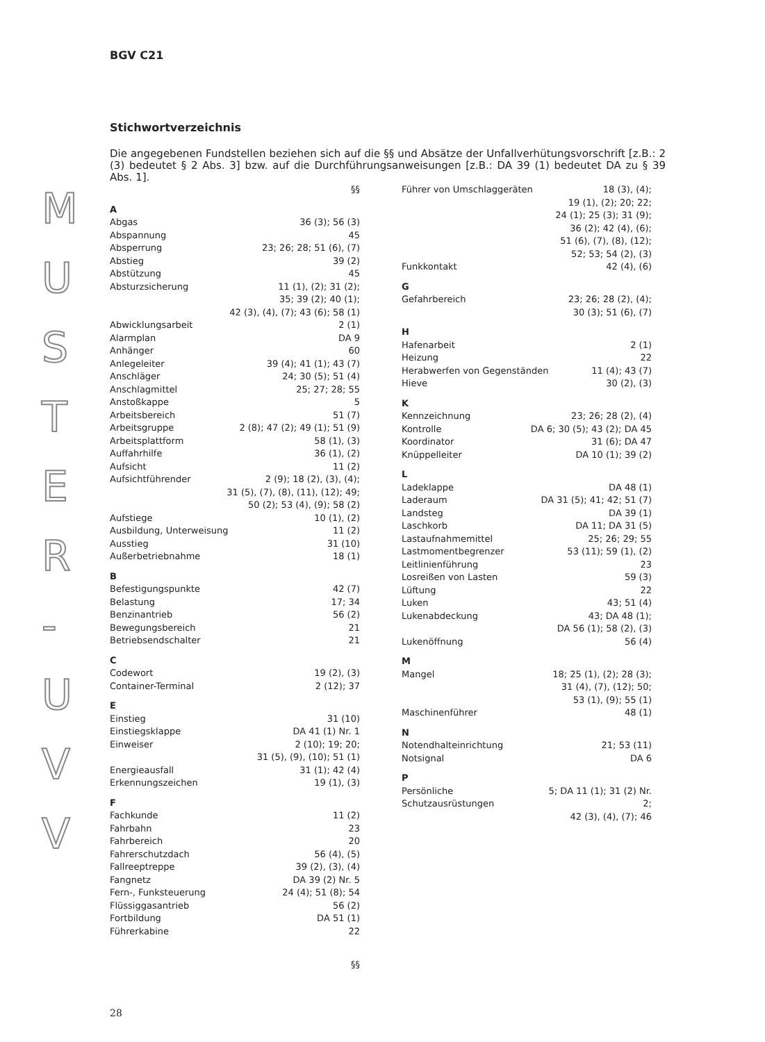M U S T E R - U V V
BGV C21
Stichwortverzeichnis
Die angegebenen Fundstellen beziehen sich auf die §§ und Absätze der Unfallverhütungsvorschrift [z.B.: 2 (3) bedeutet § 2 Abs. 3] bzw. auf die Durchführungsanweisungen [z.B.: DA 39 (1) bedeutet DA zu § 39 Abs. 1].
§§
A
Abgas 36 (3); 56 (3)
Abspannung 45
Absperrung 23; 26; 28; 51 (6), (7)
Abstieg 39 (2)
Abstützung 45
Absturzsicherung 11 (1), (2); 31 (2);
35; 39 (2); 40 (1);
42 (3), (4), (7); 43 (6); 58 (1)
Abwicklungsarbeit 2 (1)
Alarmplan DA 9
Anhänger 60
Anlegeleiter 39 (4); 41 (1); 43 (7)
Anschläger 24; 30 (5); 51 (4)
Anschlagmittel 25; 27; 28; 55
Anstoßkappe 5
Arbeitsbereich 51 (7)
Arbeitsgruppe 2 (8); 47 (2); 49 (1); 51 (9)
Arbeitsplattform 58 (1), (3)
Auffahrhilfe 36 (1), (2)
Aufsicht 11 (2)
Aufsichtführender 2 (9); 18 (2), (3), (4);
31 (5), (7), (8), (11), (12); 49;
50 (2); 53 (4), (9); 58 (2)
Aufstiege 10 (1), (2)
Ausbildung, Unterweisung 11 (2)
Ausstieg 31 (10)
Außerbetriebnahme 18 (1)
B
Befestigungspunkte 42 (7)
Belastung 17; 34
Benzinantrieb 56 (2)
Bewegungsbereich 21
Betriebsendschalter 21
C
Codewort 19 (2), (3)
Container-Terminal 2 (12); 37
E
Einstieg 31 (10)
Einstiegsklappe DA 41 (1) Nr. 1
Einweiser 2 (10); 19; 20;
31 (5), (9), (10); 51 (1)
Energieausfall 31 (1); 42 (4)
Erkennungszeichen 19 (1), (3)
F
Fachkunde 11 (2)
Fahrbahn 23
Fahrbereich 20
Fahrerschutzdach 56 (4), (5)
Fallreeptreppe 39 (2), (3), (4)
Fangnetz DA 39 (2) Nr. 5
Fern-, Funksteuerung 24 (4); 51 (8); 54
Flüssiggasantrieb 56 (2)
Fortbildung DA 51 (1)
Führerkabine 22
§§
Führer von Umschlaggeräten 18 (3), (4);
19 (1), (2); 20; 22;
24 (1); 25 (3); 31 (9);
36 (2); 42 (4), (6);
51 (6), (7), (8), (12);
52; 53; 54 (2), (3)
Funkkontakt 42 (4), (6)
G
Gefahrbereich 23; 26; 28 (2), (4);
30 (3); 51 (6), (7)
H
Hafenarbeit 2 (1)
Heizung 22
Herabwerfen von Gegenständen 11 (4); 43 (7)
Hieve 30 (2), (3)
K
Kennzeichnung 23; 26; 28 (2), (4)
Kontrolle DA 6; 30 (5); 43 (2); DA 45
Koordinator 31 (6); DA 47
Knüppelleiter DA 10 (1); 39 (2)
L
Ladeklappe DA 48 (1)
Laderaum DA 31 (5); 41; 42; 51 (7)
Landsteg DA 39 (1)
Laschkorb DA 11; DA 31 (5)
Lastaufnahmemittel 25; 26; 29; 55
Lastmomentbegrenzer 53 (11); 59 (1), (2)
Leitlinienführung 23
Losreißen von Lasten 59 (3)
Lüftung 22
Luken 43; 51 (4)
Lukenabdeckung 43; DA 48 (1);
DA 56 (1); 58 (2), (3)
Lukenöffnung 56 (4)
M
Mangel 18; 25 (1), (2); 28 (3);
31 (4), (7), (12); 50;
53 (1), (9); 55 (1)
Maschinenführer 48 (1)
N
Notendhalteinrichtung 21; 53 (11)
Notsignal DA 6
P
Persönliche Schutzausrüstungen 5; DA 11 (1); 31 (2) Nr. 2;
42 (3), (4), (7); 46
28